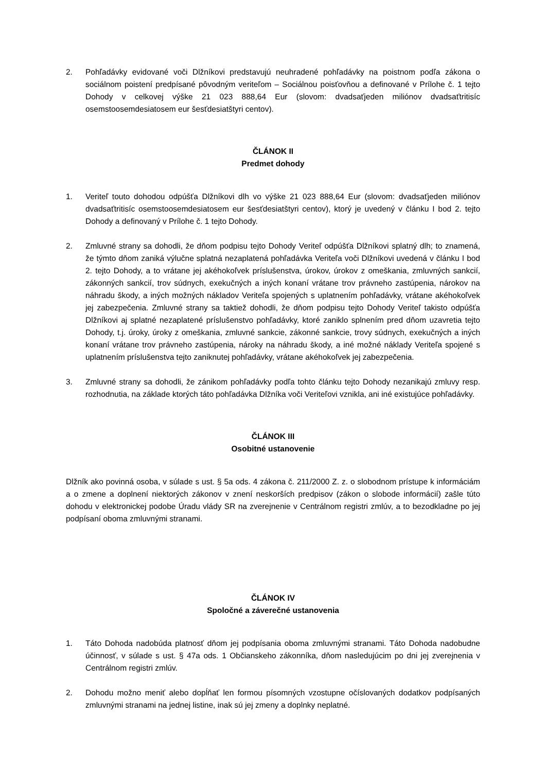2. Pohľadávky evidované voči Dlžníkovi predstavujú neuhradené pohľadávky na poistnom podľa zákona o sociálnom poistení predpísané pôvodným veriteľom – Sociálnou poisťovňou a definované v Prílohe č. 1 tejto Dohody v celkovej výške 21 023 888,64 Eur (slovom: dvadsaťjeden miliónov dvadsaťtritisíc osemstoosemdesiatosem eur šesťdesiatštyri centov).
ČLÁNOK II
Predmet dohody
1. Veriteľ touto dohodou odpúšťa Dlžníkovi dlh vo výške 21 023 888,64 Eur (slovom: dvadsaťjeden miliónov dvadsaťtritisíc osemstoosemdesiatosem eur šesťdesiatštyri centov), ktorý je uvedený v článku I bod 2. tejto Dohody a definovaný v Prílohe č. 1 tejto Dohody.
2. Zmluvné strany sa dohodli, že dňom podpisu tejto Dohody Veriteľ odpúšťa Dlžníkovi splatný dlh; to znamená, že týmto dňom zaniká výlučne splatná nezaplatená pohľadávka Veriteľa voči Dlžníkovi uvedená v článku I bod 2. tejto Dohody, a to vrátane jej akéhokoľvek príslušenstva, úrokov, úrokov z omeškania, zmluvných sankcií, zákonných sankcií, trov súdnych, exekučných a iných konaní vrátane trov právneho zastúpenia, nárokov na náhradu škody, a iných možných nákladov Veriteľa spojených s uplatnením pohľadávky, vrátane akéhokoľvek jej zabezpečenia. Zmluvné strany sa taktiež dohodli, že dňom podpisu tejto Dohody Veriteľ takisto odpúšťa Dlžníkovi aj splatné nezaplatené príslušenstvo pohľadávky, ktoré zaniklo splnením pred dňom uzavretia tejto Dohody, t.j. úroky, úroky z omeškania, zmluvné sankcie, zákonné sankcie, trovy súdnych, exekučných a iných konaní vrátane trov právneho zastúpenia, nároky na náhradu škody, a iné možné náklady Veriteľa spojené s uplatnením príslušenstva tejto zaniknutej pohľadávky, vrátane akéhokoľvek jej zabezpečenia.
3. Zmluvné strany sa dohodli, že zánikom pohľadávky podľa tohto článku tejto Dohody nezanikajú zmluvy resp. rozhodnutia, na základe ktorých táto pohľadávka Dlžníka voči Veriteľovi vznikla, ani iné existujúce pohľadávky.
ČLÁNOK III
Osobitné ustanovenie
Dlžník ako povinná osoba, v súlade s ust. § 5a ods. 4 zákona č. 211/2000 Z. z. o slobodnom prístupe k informáciám a o zmene a doplnení niektorých zákonov v znení neskorších predpisov (zákon o slobode informácií) zašle túto dohodu v elektronickej podobe Úradu vlády SR na zverejnenie v Centrálnom registri zmlúv, a to bezodkladne po jej podpísaní oboma zmluvnými stranami.
ČLÁNOK IV
Spoločné a záverečné ustanovenia
1. Táto Dohoda nadobúda platnosť dňom jej podpísania oboma zmluvnými stranami. Táto Dohoda nadobudne účinnosť, v súlade s ust. § 47a ods. 1 Občianskeho zákonníka, dňom nasledujúcim po dni jej zverejnenia v Centrálnom registri zmlúv.
2. Dohodu možno meniť alebo dopĺňať len formou písomných vzostupne očíslovaných dodatkov podpísaných zmluvnými stranami na jednej listine, inak sú jej zmeny a doplnky neplatné.